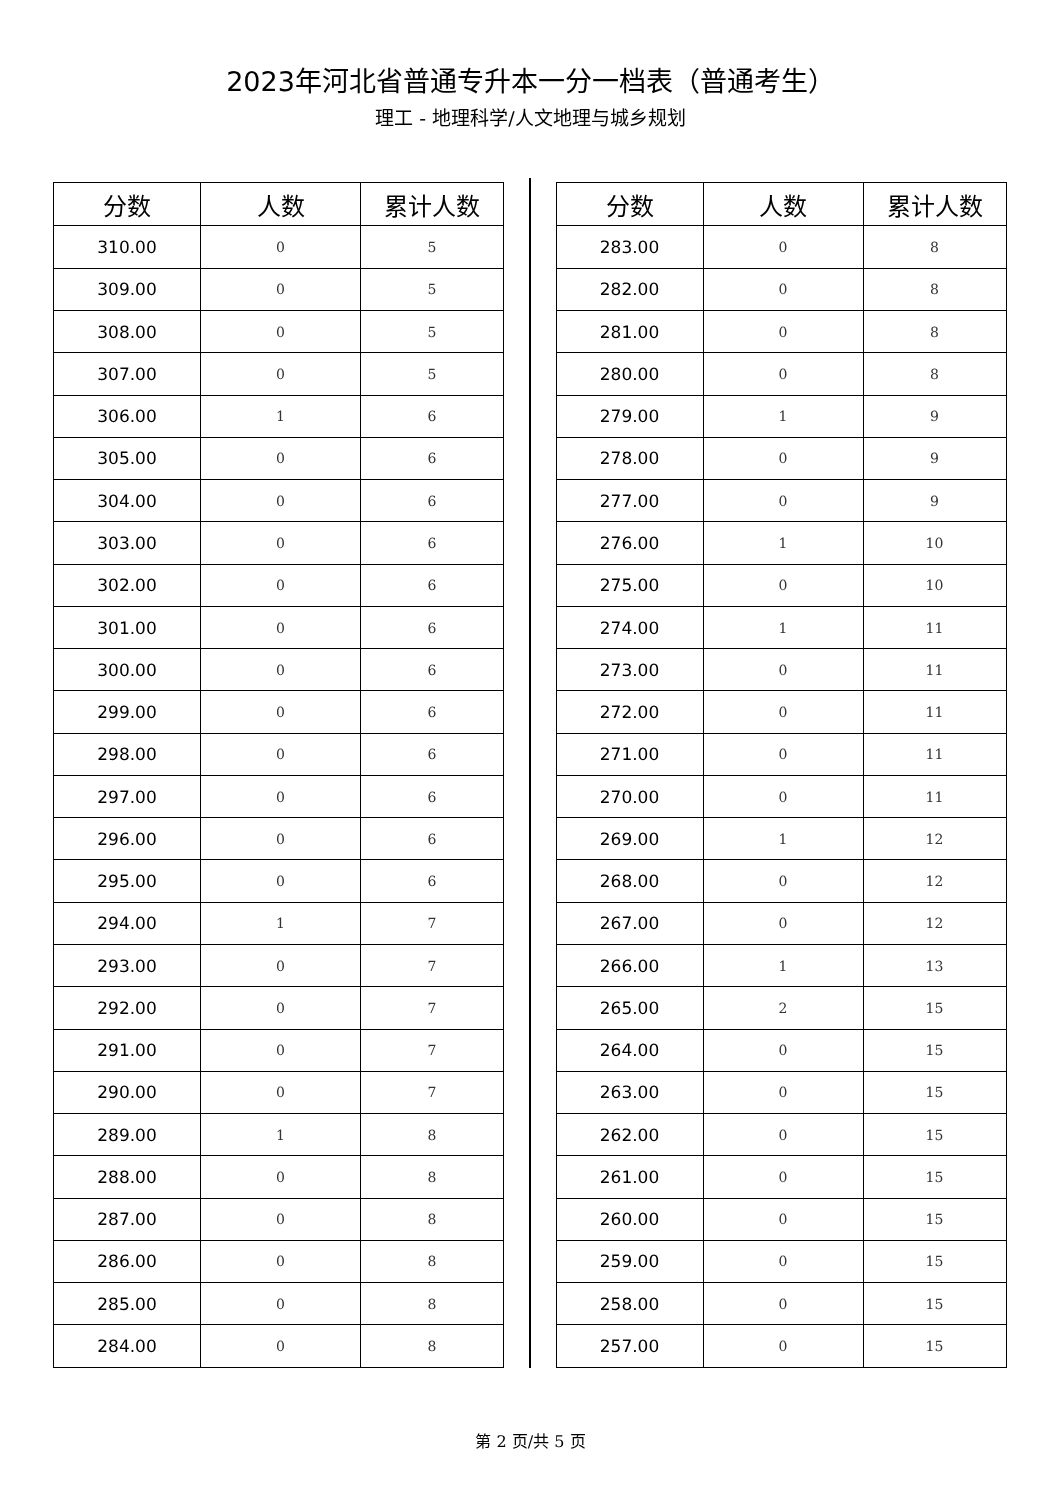2023年河北省普通专升本一分一档表（普通考生）
理工 - 地理科学/人文地理与城乡规划
| 分数 | 人数 | 累计人数 |
| --- | --- | --- |
| 310.00 | 0 | 5 |
| 309.00 | 0 | 5 |
| 308.00 | 0 | 5 |
| 307.00 | 0 | 5 |
| 306.00 | 1 | 6 |
| 305.00 | 0 | 6 |
| 304.00 | 0 | 6 |
| 303.00 | 0 | 6 |
| 302.00 | 0 | 6 |
| 301.00 | 0 | 6 |
| 300.00 | 0 | 6 |
| 299.00 | 0 | 6 |
| 298.00 | 0 | 6 |
| 297.00 | 0 | 6 |
| 296.00 | 0 | 6 |
| 295.00 | 0 | 6 |
| 294.00 | 1 | 7 |
| 293.00 | 0 | 7 |
| 292.00 | 0 | 7 |
| 291.00 | 0 | 7 |
| 290.00 | 0 | 7 |
| 289.00 | 1 | 8 |
| 288.00 | 0 | 8 |
| 287.00 | 0 | 8 |
| 286.00 | 0 | 8 |
| 285.00 | 0 | 8 |
| 284.00 | 0 | 8 |
| 分数 | 人数 | 累计人数 |
| --- | --- | --- |
| 283.00 | 0 | 8 |
| 282.00 | 0 | 8 |
| 281.00 | 0 | 8 |
| 280.00 | 0 | 8 |
| 279.00 | 1 | 9 |
| 278.00 | 0 | 9 |
| 277.00 | 0 | 9 |
| 276.00 | 1 | 10 |
| 275.00 | 0 | 10 |
| 274.00 | 1 | 11 |
| 273.00 | 0 | 11 |
| 272.00 | 0 | 11 |
| 271.00 | 0 | 11 |
| 270.00 | 0 | 11 |
| 269.00 | 1 | 12 |
| 268.00 | 0 | 12 |
| 267.00 | 0 | 12 |
| 266.00 | 1 | 13 |
| 265.00 | 2 | 15 |
| 264.00 | 0 | 15 |
| 263.00 | 0 | 15 |
| 262.00 | 0 | 15 |
| 261.00 | 0 | 15 |
| 260.00 | 0 | 15 |
| 259.00 | 0 | 15 |
| 258.00 | 0 | 15 |
| 257.00 | 0 | 15 |
第 2 页/共 5 页